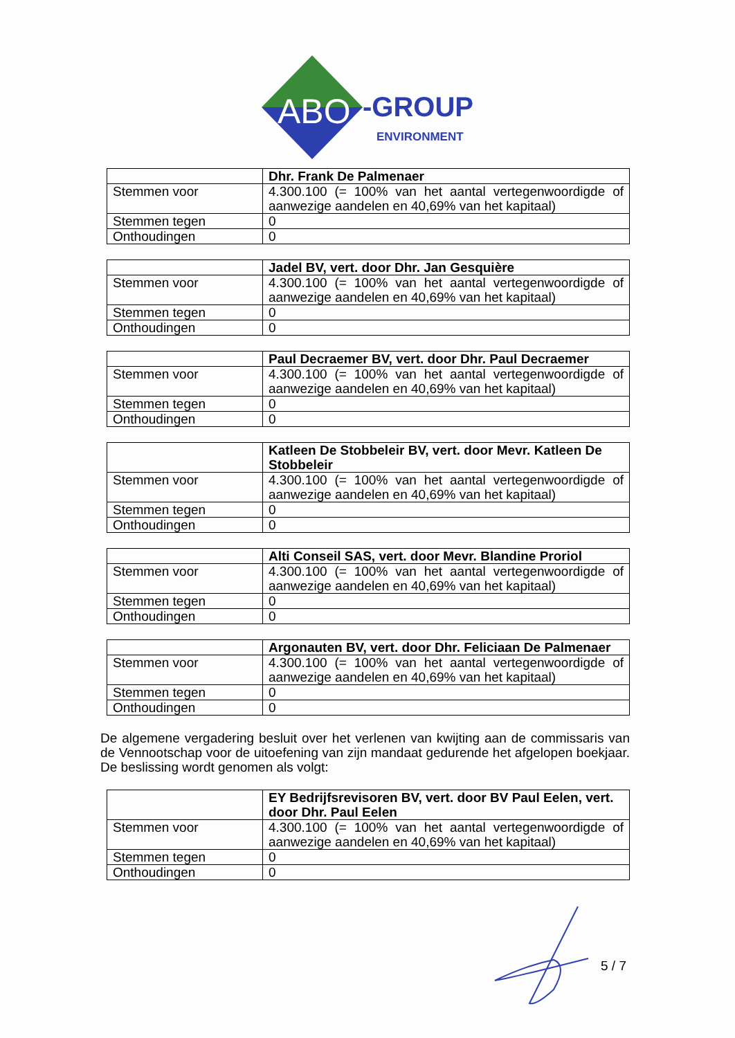ABO
-GROUP
ENVIRONMENT
| | Dhr. Frank De Palmenaer |
| Stemmen voor | 4.300.100 (= 100% van het aantal vertegenwoordigde of aanwezige aandelen en 40,69% van het kapitaal) |
| Stemmen tegen | 0 |
| Onthoudingen | 0 |
| | Jadel BV, vert. door Dhr. Jan Gesquière |
| Stemmen voor | 4.300.100 (= 100% van het aantal vertegenwoordigde of aanwezige aandelen en 40,69% van het kapitaal) |
| Stemmen tegen | 0 |
| Onthoudingen | 0 |
| | Paul Decraemer BV, vert. door Dhr. Paul Decraemer |
| Stemmen voor | 4.300.100 (= 100% van het aantal vertegenwoordigde of aanwezige aandelen en 40,69% van het kapitaal) |
| Stemmen tegen | 0 |
| Onthoudingen | 0 |
| | Katleen De Stobbeleir BV, vert. door Mevr. Katleen De Stobbeleir |
| Stemmen voor | 4.300.100 (= 100% van het aantal vertegenwoordigde of aanwezige aandelen en 40,69% van het kapitaal) |
| Stemmen tegen | 0 |
| Onthoudingen | 0 |
| | Alti Conseil SAS, vert. door Mevr. Blandine Proriol |
| Stemmen voor | 4.300.100 (= 100% van het aantal vertegenwoordigde of aanwezige aandelen en 40,69% van het kapitaal) |
| Stemmen tegen | 0 |
| Onthoudingen | 0 |
| | Argonauten BV, vert. door Dhr. Feliciaan De Palmenaer |
| Stemmen voor | 4.300.100 (= 100% van het aantal vertegenwoordigde of aanwezige aandelen en 40,69% van het kapitaal) |
| Stemmen tegen | 0 |
| Onthoudingen | 0 |
De algemene vergadering besluit over het verlenen van kwijting aan de commissaris van de Vennootschap voor de uitoefening van zijn mandaat gedurende het afgelopen boekjaar. De beslissing wordt genomen als volgt:
| | EY Bedrijfsrevisoren BV, vert. door BV Paul Eelen, vert. door Dhr. Paul Eelen |
| Stemmen voor | 4.300.100 (= 100% van het aantal vertegenwoordigde of aanwezige aandelen en 40,69% van het kapitaal) |
| Stemmen tegen | 0 |
| Onthoudingen | 0 |
5 / 7